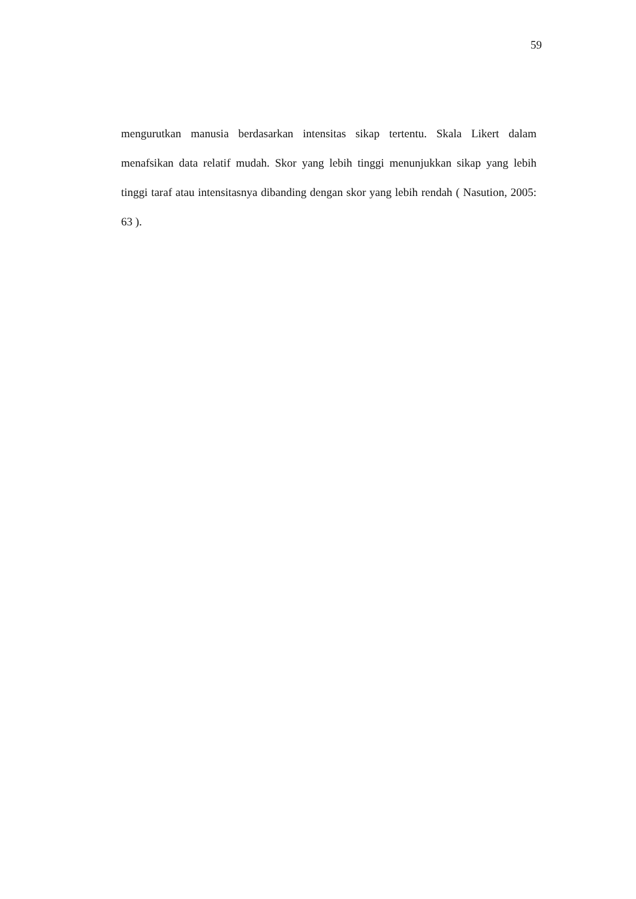59
mengurutkan manusia berdasarkan intensitas sikap tertentu. Skala Likert dalam menafsikan data relatif mudah. Skor yang lebih tinggi menunjukkan sikap yang lebih tinggi taraf atau intensitasnya dibanding dengan skor yang lebih rendah ( Nasution, 2005: 63 ).